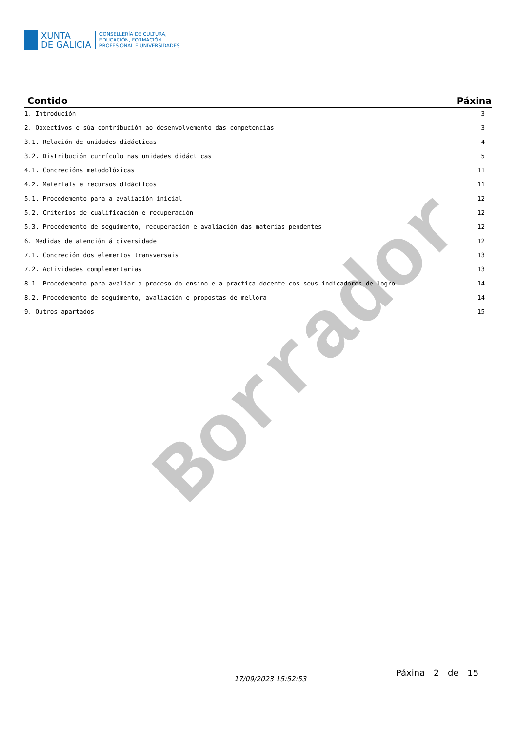XUNTA
DE GALICIA
CONSELLERÍA DE CULTURA,
EDUCACIÓN, FORMACIÓN
PROFESIONAL E UNIVERSIDADES
Borrador
| Contido | Páxina |
| --- | --- |
| 1. Introdución | 3 |
| 2. Obxectivos e súa contribución ao desenvolvemento das competencias | 3 |
| 3.1. Relación de unidades didácticas | 4 |
| 3.2. Distribución currículo nas unidades didácticas | 5 |
| 4.1. Concrecións metodolóxicas | 11 |
| 4.2. Materiais e recursos didácticos | 11 |
| 5.1. Procedemento para a avaliación inicial | 12 |
| 5.2. Criterios de cualificación e recuperación | 12 |
| 5.3. Procedemento de seguimento, recuperación e avaliación das materias pendentes | 12 |
| 6. Medidas de atención á diversidade | 12 |
| 7.1. Concreción dos elementos transversais | 13 |
| 7.2. Actividades complementarias | 13 |
| 8.1. Procedemento para avaliar o proceso do ensino e a practica docente cos seus indicadores de logro | 14 |
| 8.2. Procedemento de seguimento, avaliación e propostas de mellora | 14 |
| 9. Outros apartados | 15 |
17/09/2023 15:52:53
Páxina 2 de 15